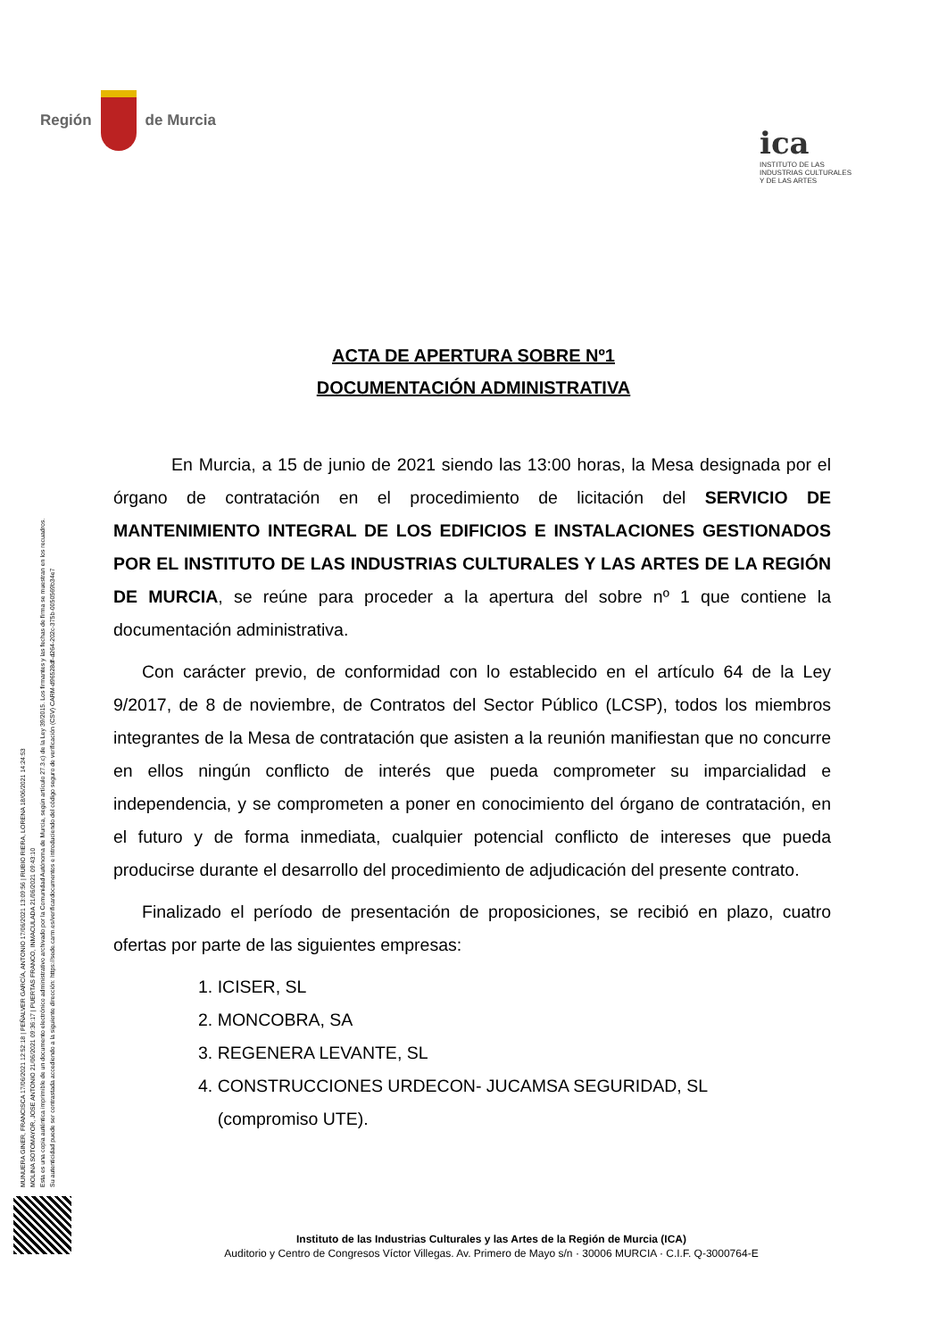MUNUERA GINER, FRANCISCA 17/06/2021 12:52:18 | PEÑALVER GARCÍA, ANTONIO 17/06/2021 13:09:56 | RUBIO RIERA, LORENA 18/06/2021 14:24:53
MOLINA SOTOMAYOR, JOSE ANTONIO 21/06/2021 09:36:17 | PUERTAS FRANCO, INMACULADA 21/06/2021 09:43:10
Esta es una copia auténtica imprimible de un documento electrónico administrativo archivado por la Comunidad Autónoma de Murcia, según artículo 27.3.c) de la Ley 39/2015. Los firmantes y las fechas de firma se muestran en los recuadros.
Su autenticidad puede ser contrastada accediendo a la siguiente dirección: https://sede.carm.es/verificardocumentos e introduciendo del código seguro de verificación (CSV) CARM-d96528df-d264-202c-375b-0050569b34e7
Región de Murcia
ica
INSTITUTO DE LAS INDUSTRIAS CULTURALES Y DE LAS ARTES
ACTA DE APERTURA SOBRE Nº1
DOCUMENTACIÓN ADMINISTRATIVA
En Murcia, a 15 de junio de 2021 siendo las 13:00 horas, la Mesa designada por el órgano de contratación en el procedimiento de licitación del SERVICIO DE MANTENIMIENTO INTEGRAL DE LOS EDIFICIOS E INSTALACIONES GESTIONADOS POR EL INSTITUTO DE LAS INDUSTRIAS CULTURALES Y LAS ARTES DE LA REGIÓN DE MURCIA, se reúne para proceder a la apertura del sobre nº 1 que contiene la documentación administrativa.
Con carácter previo, de conformidad con lo establecido en el artículo 64 de la Ley 9/2017, de 8 de noviembre, de Contratos del Sector Público (LCSP), todos los miembros integrantes de la Mesa de contratación que asisten a la reunión manifiestan que no concurre en ellos ningún conflicto de interés que pueda comprometer su imparcialidad e independencia, y se comprometen a poner en conocimiento del órgano de contratación, en el futuro y de forma inmediata, cualquier potencial conflicto de intereses que pueda producirse durante el desarrollo del procedimiento de adjudicación del presente contrato.
Finalizado el período de presentación de proposiciones, se recibió en plazo, cuatro ofertas por parte de las siguientes empresas:
1. ICISER, SL
2. MONCOBRA, SA
3. REGENERA LEVANTE, SL
4. CONSTRUCCIONES URDECON- JUCAMSA SEGURIDAD, SL
(compromiso UTE).
Instituto de las Industrias Culturales y las Artes de la Región de Murcia (ICA)
Auditorio y Centro de Congresos Víctor Villegas. Av. Primero de Mayo s/n · 30006 MURCIA · C.I.F. Q-3000764-E